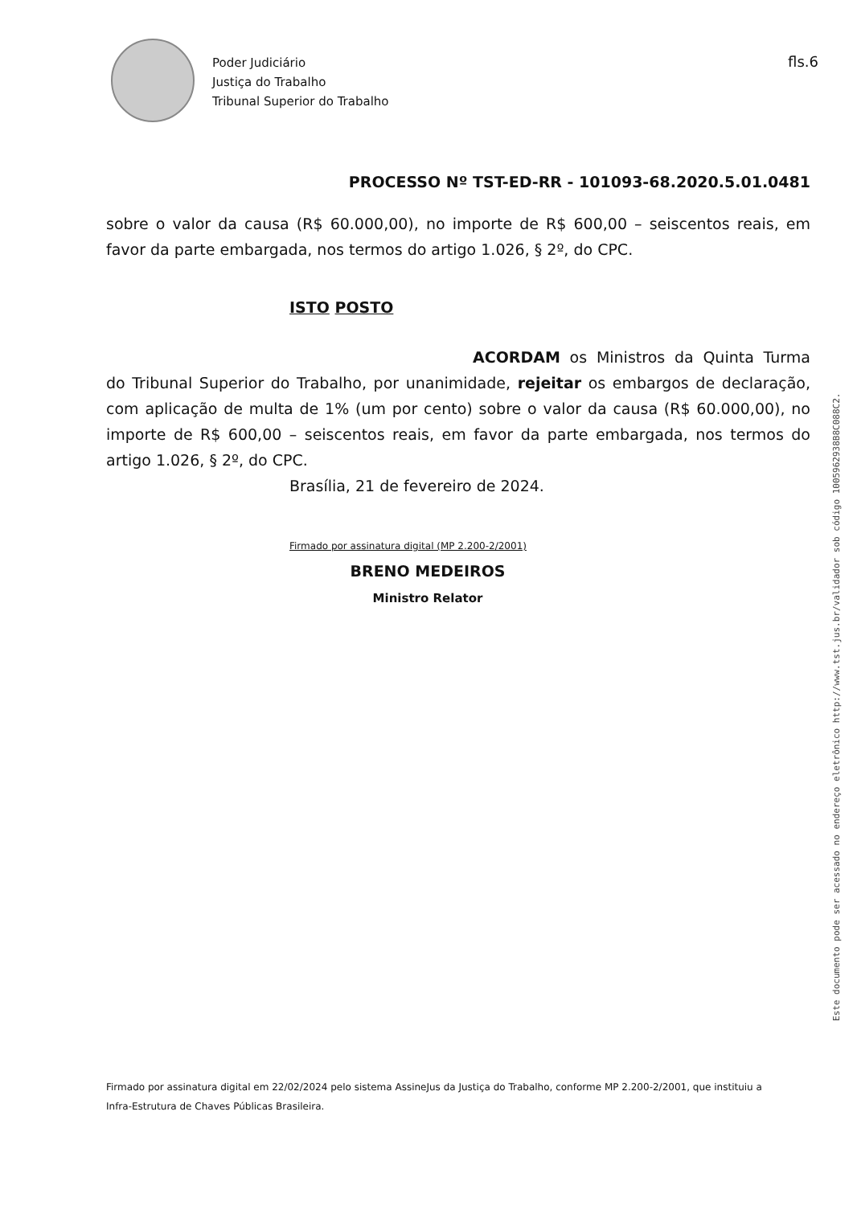Poder Judiciário
Justiça do Trabalho
Tribunal Superior do Trabalho
fls.6
PROCESSO Nº TST-ED-RR - 101093-68.2020.5.01.0481
sobre o valor da causa (R$ 60.000,00), no importe de R$ 600,00 – seiscentos reais, em favor da parte embargada, nos termos do artigo 1.026, § 2º, do CPC.
ISTO POSTO
ACORDAM os Ministros da Quinta Turma do Tribunal Superior do Trabalho, por unanimidade, rejeitar os embargos de declaração, com aplicação de multa de 1% (um por cento) sobre o valor da causa (R$ 60.000,00), no importe de R$ 600,00 – seiscentos reais, em favor da parte embargada, nos termos do artigo 1.026, § 2º, do CPC.
Brasília, 21 de fevereiro de 2024.
Firmado por assinatura digital (MP 2.200-2/2001)
BRENO MEDEIROS
Ministro Relator
Este documento pode ser acessado no endereço eletrônico http://www.tst.jus.br/validador sob código 1005962938B8C088C2.
Firmado por assinatura digital em 22/02/2024 pelo sistema AssineJus da Justiça do Trabalho, conforme MP 2.200-2/2001, que instituiu a Infra-Estrutura de Chaves Públicas Brasileira.